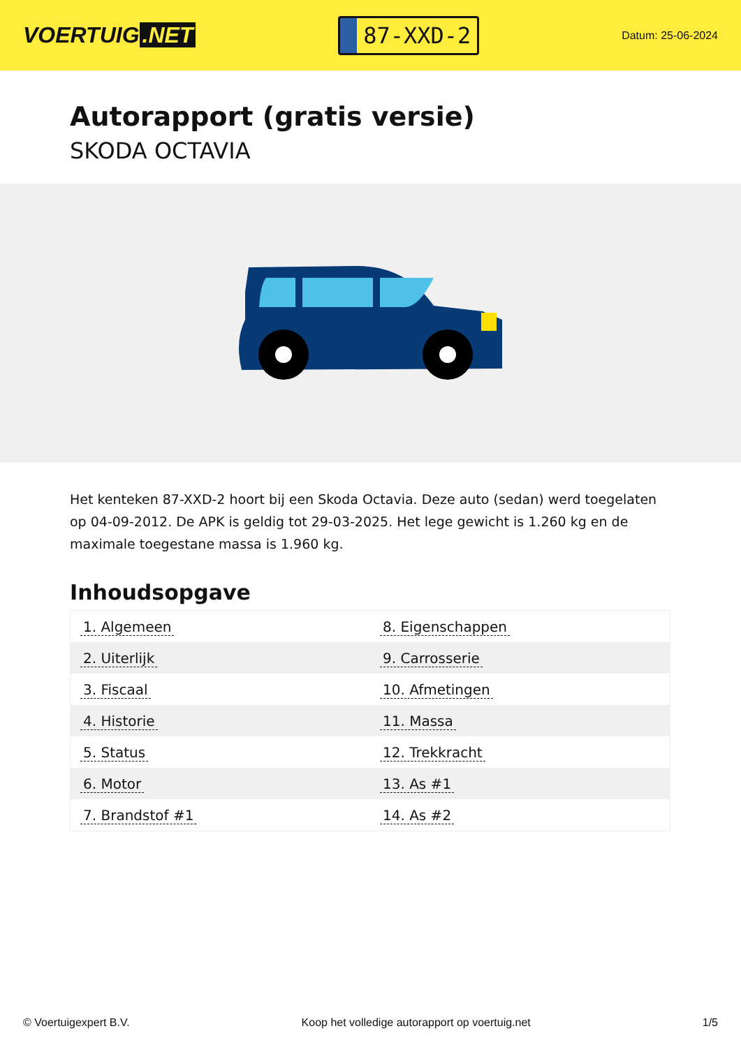VOERTUIG.NET
87-XXD-2
Datum: 25-06-2024
Autorapport (gratis versie)
SKODA OCTAVIA
Het kenteken 87-XXD-2 hoort bij een Skoda Octavia. Deze auto (sedan) werd toegelaten op 04-09-2012. De APK is geldig tot 29-03-2025. Het lege gewicht is 1.260 kg en de maximale toegestane massa is 1.960 kg.
Inhoudsopgave
| 1. Algemeen | 8. Eigenschappen |
| 2. Uiterlijk | 9. Carrosserie |
| 3. Fiscaal | 10. Afmetingen |
| 4. Historie | 11. Massa |
| 5. Status | 12. Trekkracht |
| 6. Motor | 13. As #1 |
| 7. Brandstof #1 | 14. As #2 |
© Voertuigexpert B.V. Koop het volledige autorapport op voertuig.net 1/5